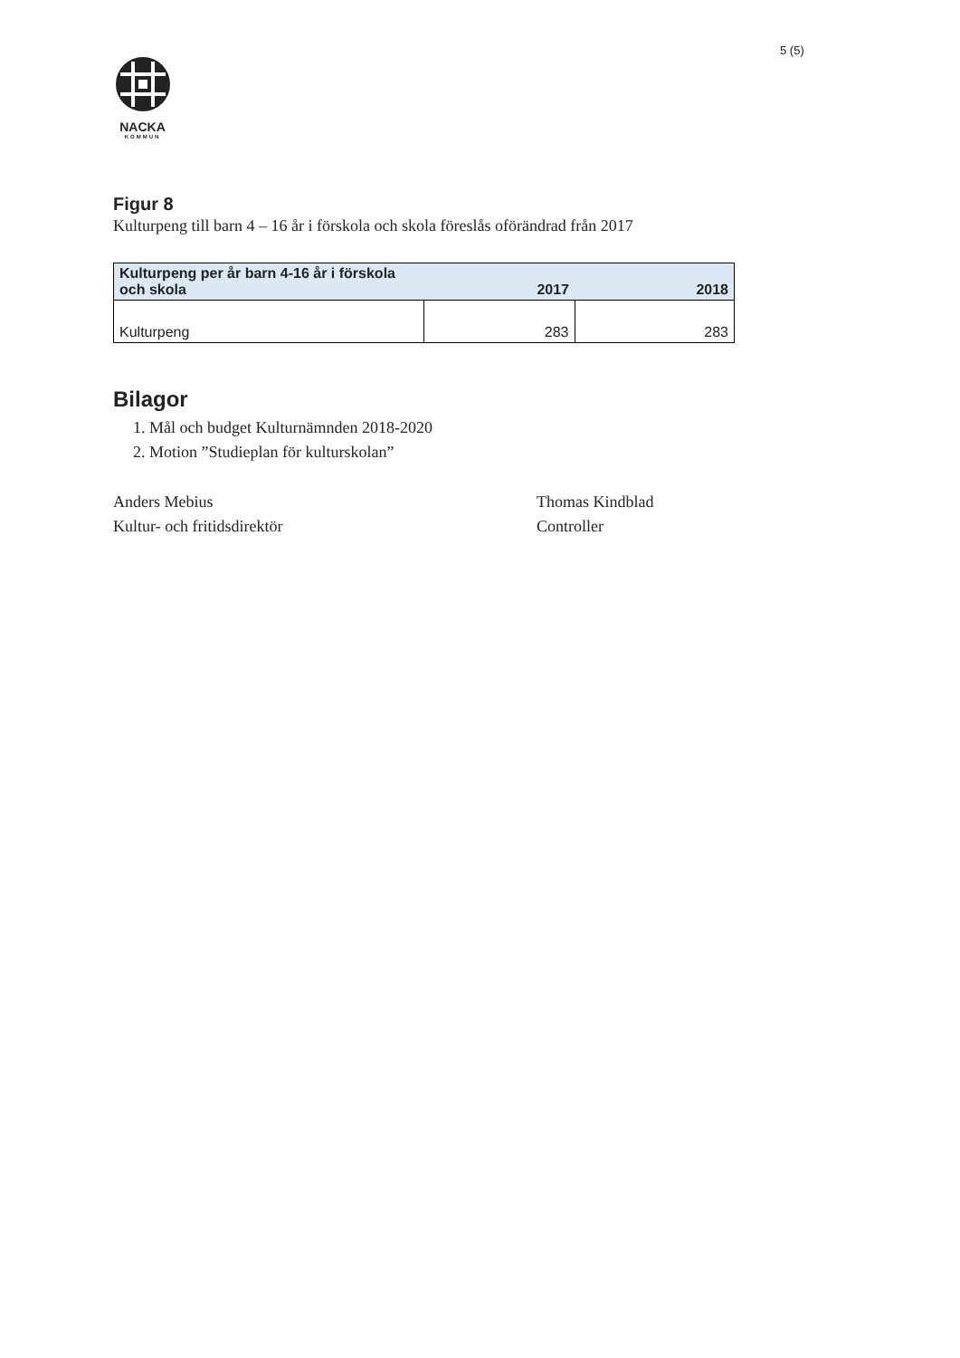5 (5)
NACKA
KOMMUN
Figur 8
Kulturpeng till barn 4 – 16 år i förskola och skola föreslås oförändrad från 2017
| Kulturpeng per år barn 4-16 år i förskola och skola | 2017 | 2018 |
| --- | --- | --- |
| Kulturpeng | 283 | 283 |
Bilagor
1. Mål och budget Kulturnämnden 2018-2020
2. Motion ”Studieplan för kulturskolan”
Anders Mebius
Kultur- och fritidsdirektör
Thomas Kindblad
Controller